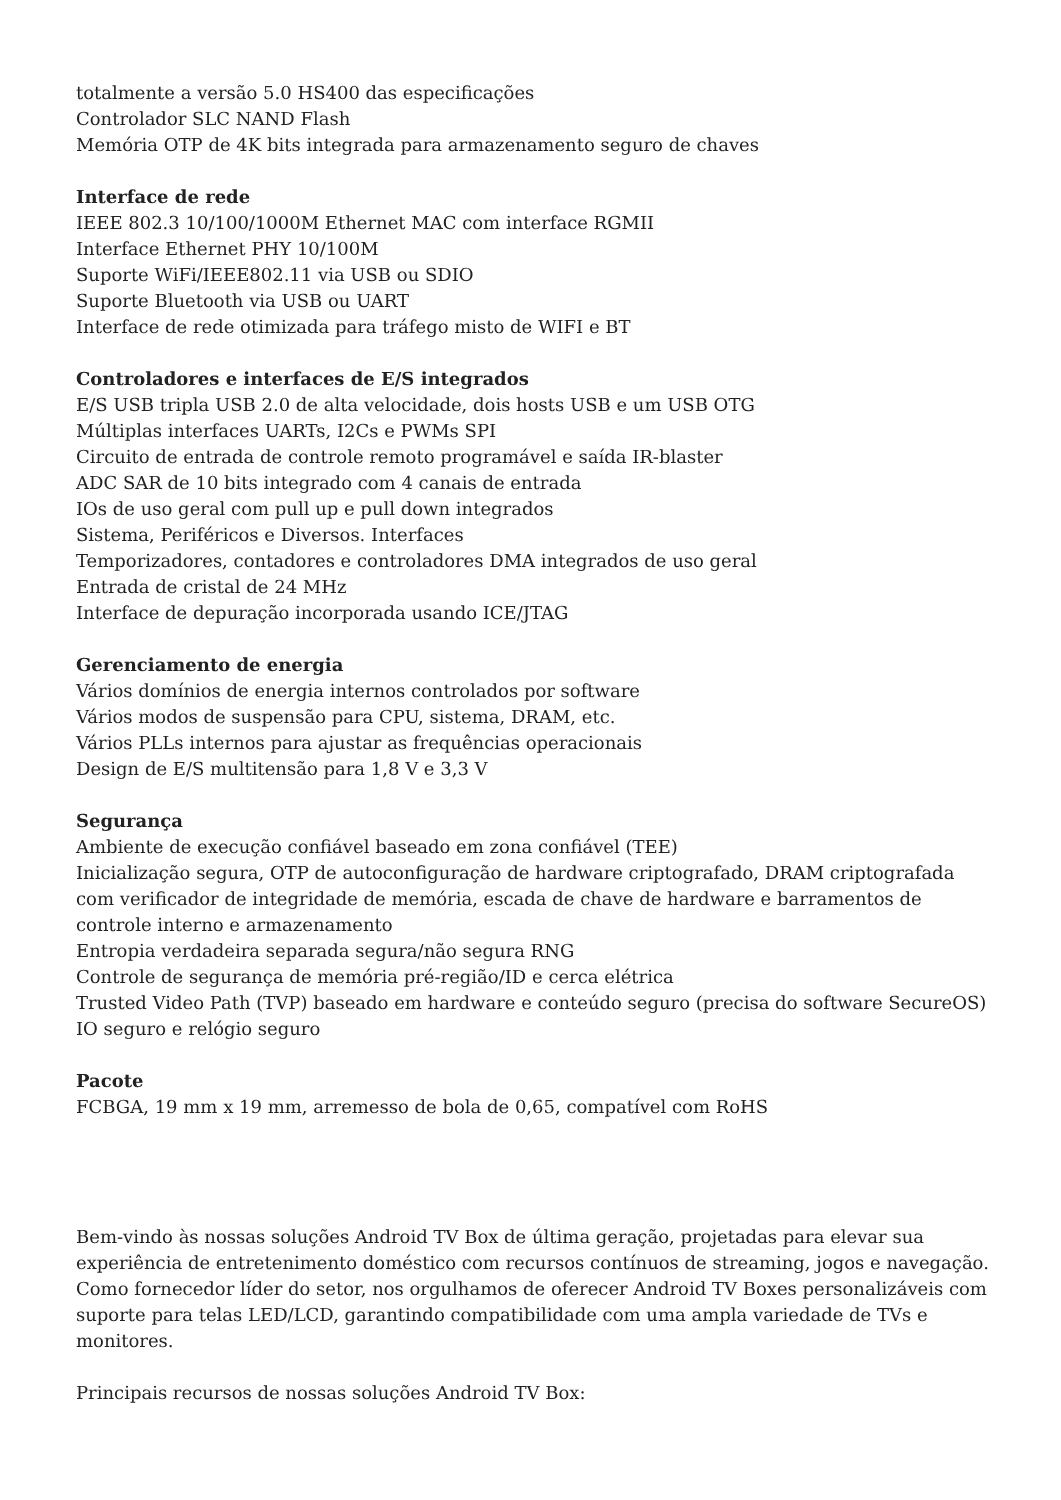totalmente a versão 5.0 HS400 das especificações
Controlador SLC NAND Flash
Memória OTP de 4K bits integrada para armazenamento seguro de chaves
Interface de rede
IEEE 802.3 10/100/1000M Ethernet MAC com interface RGMII
Interface Ethernet PHY 10/100M
Suporte WiFi/IEEE802.11 via USB ou SDIO
Suporte Bluetooth via USB ou UART
Interface de rede otimizada para tráfego misto de WIFI e BT
Controladores e interfaces de E/S integrados
E/S USB tripla USB 2.0 de alta velocidade, dois hosts USB e um USB OTG
Múltiplas interfaces UARTs, I2Cs e PWMs SPI
Circuito de entrada de controle remoto programável e saída IR-blaster
ADC SAR de 10 bits integrado com 4 canais de entrada
IOs de uso geral com pull up e pull down integrados
Sistema, Periféricos e Diversos. Interfaces
Temporizadores, contadores e controladores DMA integrados de uso geral
Entrada de cristal de 24 MHz
Interface de depuração incorporada usando ICE/JTAG
Gerenciamento de energia
Vários domínios de energia internos controlados por software
Vários modos de suspensão para CPU, sistema, DRAM, etc.
Vários PLLs internos para ajustar as frequências operacionais
Design de E/S multitensão para 1,8 V e 3,3 V
Segurança
Ambiente de execução confiável baseado em zona confiável (TEE)
Inicialização segura, OTP de autoconfiguração de hardware criptografado, DRAM criptografada com verificador de integridade de memória, escada de chave de hardware e barramentos de controle interno e armazenamento
Entropia verdadeira separada segura/não segura RNG
Controle de segurança de memória pré-região/ID e cerca elétrica
Trusted Video Path (TVP) baseado em hardware e conteúdo seguro (precisa do software SecureOS)
IO seguro e relógio seguro
Pacote
FCBGA, 19 mm x 19 mm, arremesso de bola de 0,65, compatível com RoHS
Bem-vindo às nossas soluções Android TV Box de última geração, projetadas para elevar sua experiência de entretenimento doméstico com recursos contínuos de streaming, jogos e navegação. Como fornecedor líder do setor, nos orgulhamos de oferecer Android TV Boxes personalizáveis com suporte para telas LED/LCD, garantindo compatibilidade com uma ampla variedade de TVs e monitores.
Principais recursos de nossas soluções Android TV Box: